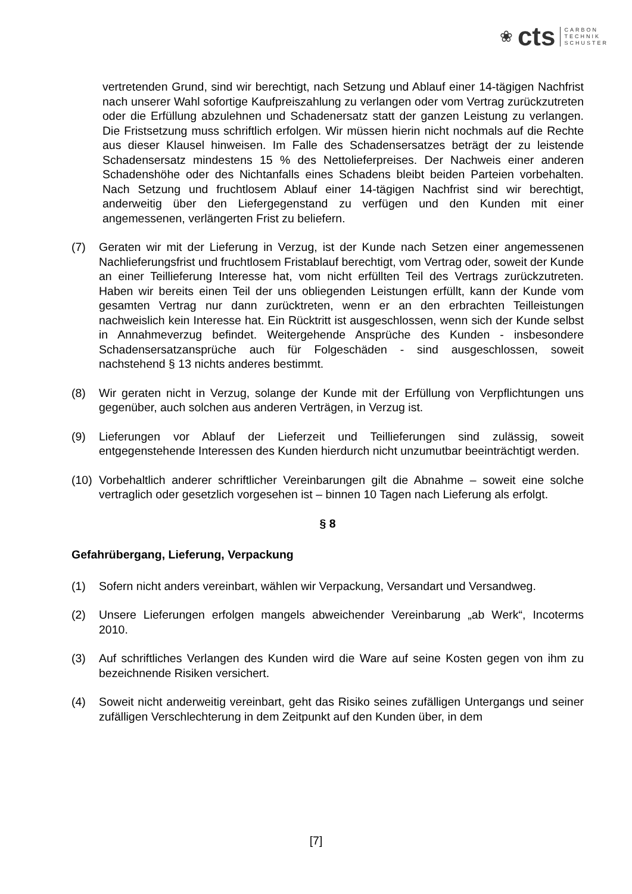❀ cts
CARBON
TECHNIK
SCHUSTER
vertretenden Grund, sind wir berechtigt, nach Setzung und Ablauf einer 14-tägigen Nachfrist nach unserer Wahl sofortige Kaufpreiszahlung zu verlangen oder vom Vertrag zurückzutreten oder die Erfüllung abzulehnen und Schadenersatz statt der ganzen Leistung zu verlangen. Die Fristsetzung muss schriftlich erfolgen. Wir müssen hierin nicht nochmals auf die Rechte aus dieser Klausel hinweisen. Im Falle des Schadensersatzes beträgt der zu leistende Schadensersatz mindestens 15 % des Nettolieferpreises. Der Nachweis einer anderen Schadenshöhe oder des Nichtanfalls eines Schadens bleibt beiden Parteien vorbehalten. Nach Setzung und fruchtlosem Ablauf einer 14-tägigen Nachfrist sind wir berechtigt, anderweitig über den Liefergegenstand zu verfügen und den Kunden mit einer angemessenen, verlängerten Frist zu beliefern.
(7) Geraten wir mit der Lieferung in Verzug, ist der Kunde nach Setzen einer angemessenen Nachlieferungsfrist und fruchtlosem Fristablauf berechtigt, vom Vertrag oder, soweit der Kunde an einer Teillieferung Interesse hat, vom nicht erfüllten Teil des Vertrags zurückzutreten. Haben wir bereits einen Teil der uns obliegenden Leistungen erfüllt, kann der Kunde vom gesamten Vertrag nur dann zurücktreten, wenn er an den erbrachten Teilleistungen nachweislich kein Interesse hat. Ein Rücktritt ist ausgeschlossen, wenn sich der Kunde selbst in Annahmeverzug befindet. Weitergehende Ansprüche des Kunden - insbesondere Schadensersatzansprüche auch für Folgeschäden - sind ausgeschlossen, soweit nachstehend § 13 nichts anderes bestimmt.
(8) Wir geraten nicht in Verzug, solange der Kunde mit der Erfüllung von Verpflichtungen uns gegenüber, auch solchen aus anderen Verträgen, in Verzug ist.
(9) Lieferungen vor Ablauf der Lieferzeit und Teillieferungen sind zulässig, soweit entgegenstehende Interessen des Kunden hierdurch nicht unzumutbar beeinträchtigt werden.
(10) Vorbehaltlich anderer schriftlicher Vereinbarungen gilt die Abnahme – soweit eine solche vertraglich oder gesetzlich vorgesehen ist – binnen 10 Tagen nach Lieferung als erfolgt.
§ 8
Gefahrübergang, Lieferung, Verpackung
(1) Sofern nicht anders vereinbart, wählen wir Verpackung, Versandart und Versandweg.
(2) Unsere Lieferungen erfolgen mangels abweichender Vereinbarung „ab Werk“, Incoterms 2010.
(3) Auf schriftliches Verlangen des Kunden wird die Ware auf seine Kosten gegen von ihm zu bezeichnende Risiken versichert.
(4) Soweit nicht anderweitig vereinbart, geht das Risiko seines zufälligen Untergangs und seiner zufälligen Verschlechterung in dem Zeitpunkt auf den Kunden über, in dem
[7]